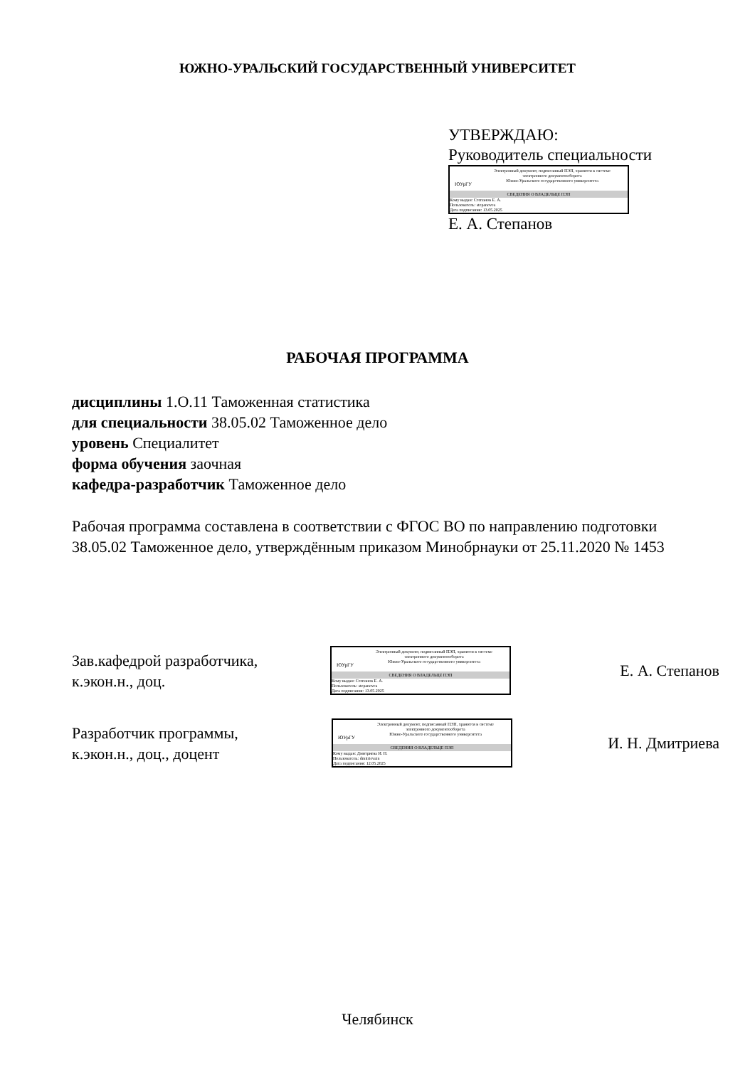ЮЖНО-УРАЛЬСКИЙ ГОСУДАРСТВЕННЫЙ УНИВЕРСИТЕТ
УТВЕРЖДАЮ:
Руководитель специальности
ЮУрГУ
Электронный документ, подписанный ПЭП, хранится в системе
электронного документооборота
Южно-Уральского государственного университета
СВЕДЕНИЯ О ВЛАДЕЛЬЦЕ ПЭП
Кому выдан: Степанов Е. А.
Пользователь: stepanovea
Дата подписания: 13.05.2025
Е. А. Степанов
РАБОЧАЯ ПРОГРАММА
дисциплины 1.О.11 Таможенная статистика
для специальности 38.05.02 Таможенное дело
уровень Специалитет
форма обучения заочная
кафедра-разработчик Таможенное дело
Рабочая программа составлена в соответствии с ФГОС ВО по направлению подготовки 38.05.02 Таможенное дело, утверждённым приказом Минобрнауки от 25.11.2020 № 1453
Зав.кафедрой разработчика,
к.экон.н., доц.
ЮУрГУ
Электронный документ, подписанный ПЭП, хранится в системе
электронного документооборота
Южно-Уральского государственного университета
СВЕДЕНИЯ О ВЛАДЕЛЬЦЕ ПЭП
Кому выдан: Степанов Е. А.
Пользователь: stepanovea
Дата подписания: 13.05.2025
Е. А. Степанов
Разработчик программы,
к.экон.н., доц., доцент
ЮУрГУ
Электронный документ, подписанный ПЭП, хранится в системе
электронного документооборота
Южно-Уральского государственного университета
СВЕДЕНИЯ О ВЛАДЕЛЬЦЕ ПЭП
Кому выдан: Дмитриева И. Н.
Пользователь: dmitrievain
Дата подписания: 12.05.2025
И. Н. Дмитриева
Челябинск